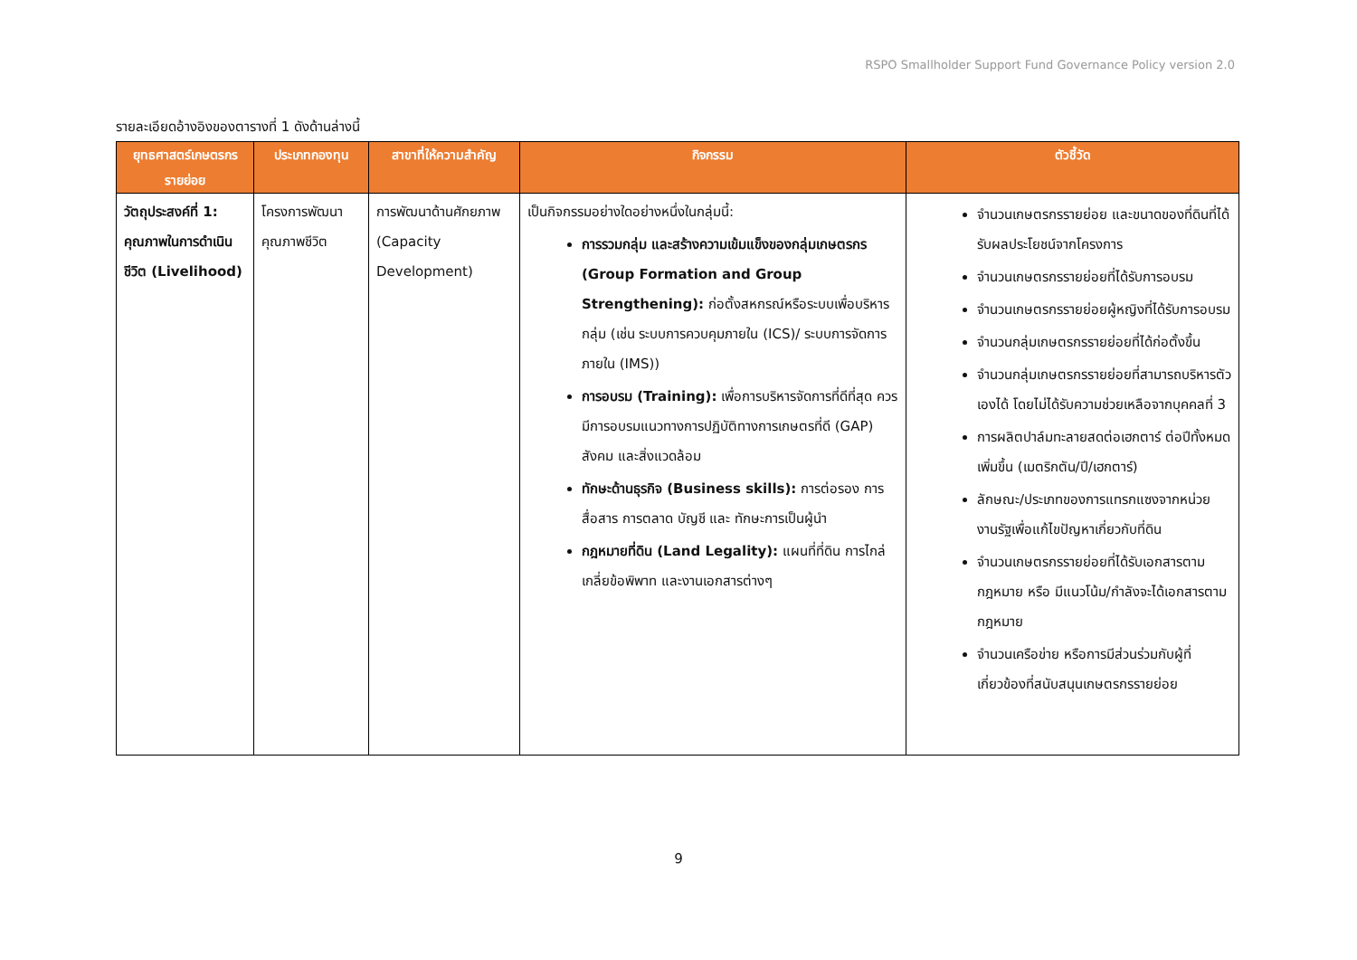RSPO Smallholder Support Fund Governance Policy version 2.0
รายละเอียดอ้างอิงของตารางที่ 1 ดังด้านล่างนี้
| ยุทธศาสตร์เกษตรกรรายย่อย | ประเภทกองทุน | สาขาที่ให้ความสำคัญ | กิจกรรม | ตัวชี้วัด |
| --- | --- | --- | --- | --- |
| วัตถุประสงค์ที่ 1: คุณภาพในการดำเนินชีวิต (Livelihood) | โครงการพัฒนาคุณภาพชีวิต | การพัฒนาด้านศักยภาพ (Capacity Development) | เป็นกิจกรรมอย่างใดอย่างหนึ่งในกลุ่มนี้: การรวมกลุ่ม และสร้างความเข้มแข็งของกลุ่มเกษตรกร (Group Formation and Group Strengthening): ก่อตั้งสหกรณ์หรือระบบเพื่อบริหารกลุ่ม (เช่น ระบบการควบคุมภายใน (ICS)/ ระบบการจัดการภายใน (IMS)) การอบรม (Training): เพื่อการบริหารจัดการที่ดีที่สุด ควรมีการอบรมแนวทางการปฏิบัติทางการเกษตรที่ดี (GAP) สังคม และสิ่งแวดล้อม ทักษะด้านธุรกิจ (Business skills): การต่อรอง การสื่อสาร การตลาด บัญชี และ ทักษะการเป็นผู้นำ กฎหมายที่ดิน (Land Legality): แผนที่ที่ดิน การไกล่เกลี่ยข้อพิพาท และงานเอกสารต่างๆ | จำนวนเกษตรกรรายย่อย และขนาดของที่ดินที่ได้รับผลประโยชน์จากโครงการ จำนวนเกษตรกรรายย่อยที่ได้รับการอบรม จำนวนเกษตรกรรายย่อยผู้หญิงที่ได้รับการอบรม จำนวนกลุ่มเกษตรกรรายย่อยที่ได้ก่อตั้งขึ้น จำนวนกลุ่มเกษตรกรรายย่อยที่สามารถบริหารตัวเองได้ โดยไม่ได้รับความช่วยเหลือจากบุคคลที่ 3 การผลิตปาล์มทะลายสดต่อเฮกตาร์ ต่อปีทั้งหมดเพิ่มขึ้น (เมตริกตัน/ปี/เฮกตาร์) ลักษณะ/ประเภทของการแทรกแซงจากหน่วยงานรัฐเพื่อแก้ไขปัญหาเกี่ยวกับที่ดิน จำนวนเกษตรกรรายย่อยที่ได้รับเอกสารตามกฎหมาย หรือ มีแนวโน้ม/กำลังจะได้เอกสารตามกฎหมาย จำนวนเครือข่าย หรือการมีส่วนร่วมกับผู้ที่เกี่ยวข้องที่สนับสนุนเกษตรกรรายย่อย |
9